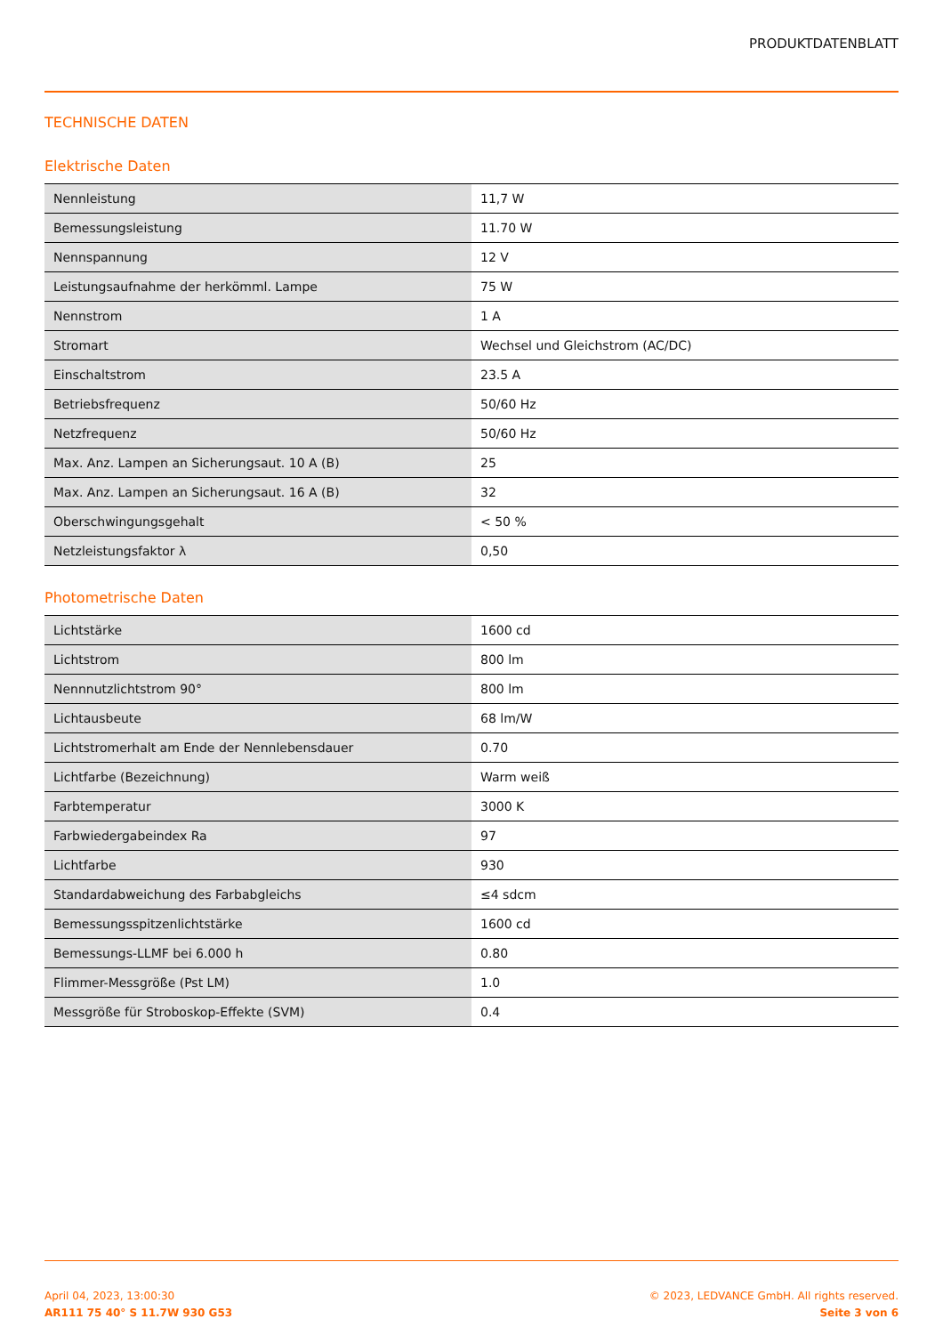PRODUKTDATENBLATT
TECHNISCHE DATEN
Elektrische Daten
| Nennleistung | 11,7 W |
| Bemessungsleistung | 11.70 W |
| Nennspannung | 12 V |
| Leistungsaufnahme der herkömml. Lampe | 75 W |
| Nennstrom | 1 A |
| Stromart | Wechsel und Gleichstrom (AC/DC) |
| Einschaltstrom | 23.5 A |
| Betriebsfrequenz | 50/60 Hz |
| Netzfrequenz | 50/60 Hz |
| Max. Anz. Lampen an Sicherungsaut. 10 A (B) | 25 |
| Max. Anz. Lampen an Sicherungsaut. 16 A (B) | 32 |
| Oberschwingungsgehalt | < 50 % |
| Netzleistungsfaktor λ | 0,50 |
Photometrische Daten
| Lichtstärke | 1600 cd |
| Lichtstrom | 800 lm |
| Nennnutzlichtstrom 90° | 800 lm |
| Lichtausbeute | 68 lm/W |
| Lichtstromerhalt am Ende der Nennlebensdauer | 0.70 |
| Lichtfarbe (Bezeichnung) | Warm weiß |
| Farbtemperatur | 3000 K |
| Farbwiedergabeindex Ra | 97 |
| Lichtfarbe | 930 |
| Standardabweichung des Farbabgleichs | ≤4 sdcm |
| Bemessungsspitzenlichtstärke | 1600 cd |
| Bemessungs-LLMF bei 6.000 h | 0.80 |
| Flimmer-Messgröße (Pst LM) | 1.0 |
| Messgröße für Stroboskop-Effekte (SVM) | 0.4 |
April 04, 2023, 13:00:30
AR111 75 40° S 11.7W 930 G53
© 2023, LEDVANCE GmbH. All rights reserved.
Seite 3 von 6